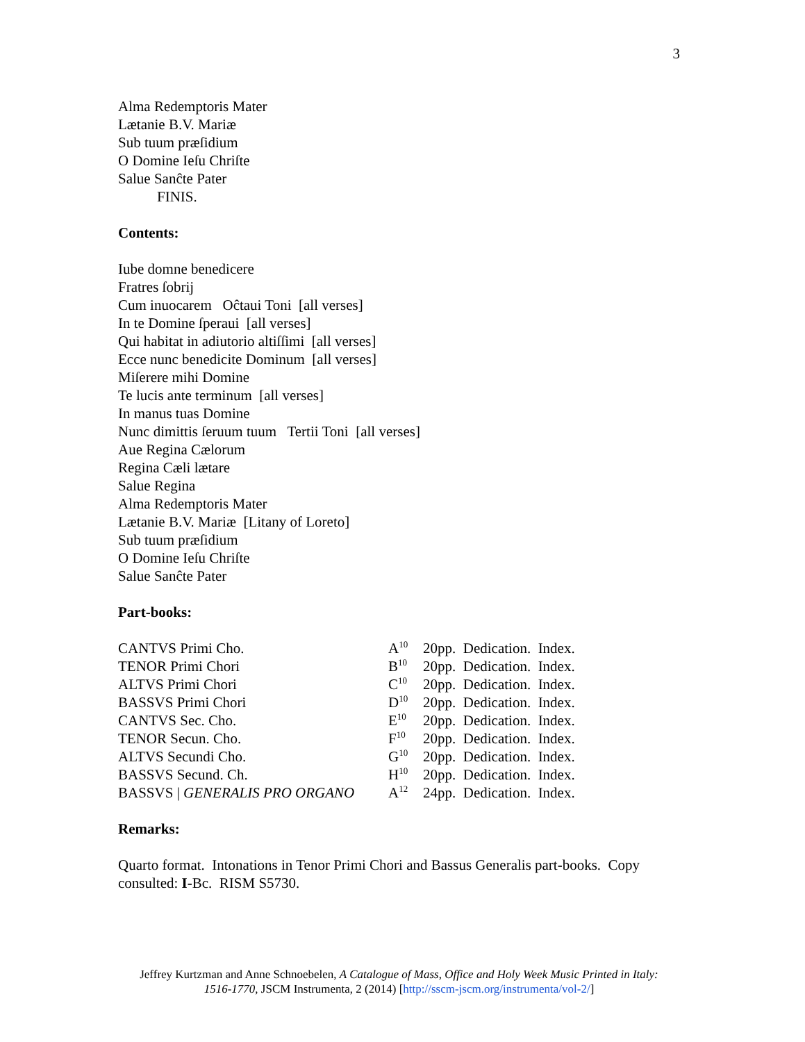3
Alma Redemptoris Mater
Lætanie B.V. Mariæ
Sub tuum præſidium
O Domine Ieſu Chriſte
Salue Sanĉte Pater
FINIS.
Contents:
Iube domne benedicere
Fratres ſobrij
Cum inuocarem Oĉtaui Toni [all verses]
In te Domine ſperaui [all verses]
Qui habitat in adiutorio altiſſimi [all verses]
Ecce nunc benedicite Dominum [all verses]
Miſerere mihi Domine
Te lucis ante terminum [all verses]
In manus tuas Domine
Nunc dimittis ſeruum tuum Tertii Toni [all verses]
Aue Regina Cælorum
Regina Cæli lætare
Salue Regina
Alma Redemptoris Mater
Lætanie B.V. Mariæ [Litany of Loreto]
Sub tuum præſidium
O Domine Ieſu Chriſte
Salue Sanĉte Pater
Part-books:
| CANTVS Primi Cho. | A<sup>10</sup> | 20pp. Dedication. Index. |
| TENOR Primi Chori | B<sup>10</sup> | 20pp. Dedication. Index. |
| ALTVS Primi Chori | C<sup>10</sup> | 20pp. Dedication. Index. |
| BASSVS Primi Chori | D<sup>10</sup> | 20pp. Dedication. Index. |
| CANTVS Sec. Cho. | E<sup>10</sup> | 20pp. Dedication. Index. |
| TENOR Secun. Cho. | F<sup>10</sup> | 20pp. Dedication. Index. |
| ALTVS Secundi Cho. | G<sup>10</sup> | 20pp. Dedication. Index. |
| BASSVS Secund. Ch. | H<sup>10</sup> | 20pp. Dedication. Index. |
| BASSVS / GENERALIS PRO ORGANO | A<sup>12</sup> | 24pp. Dedication. Index. |
Remarks:
Quarto format. Intonations in Tenor Primi Chori and Bassus Generalis part-books. Copy consulted: I-Bc. RISM S5730.
Jeffrey Kurtzman and Anne Schnoebelen, A Catalogue of Mass, Office and Holy Week Music Printed in Italy: 1516-1770, JSCM Instrumenta, 2 (2014) [http://sscm-jscm.org/instrumenta/vol-2/]